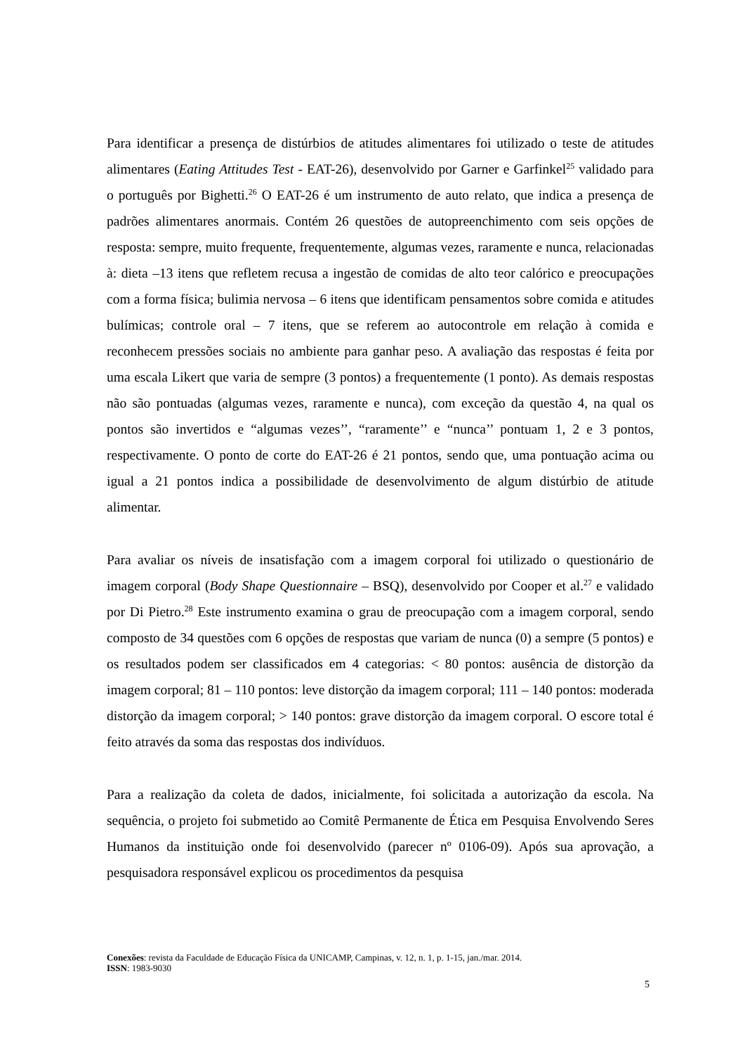Para identificar a presença de distúrbios de atitudes alimentares foi utilizado o teste de atitudes alimentares (Eating Attitudes Test - EAT-26), desenvolvido por Garner e Garfinkel<sup>25</sup> validado para o português por Bighetti.<sup>26</sup> O EAT-26 é um instrumento de auto relato, que indica a presença de padrões alimentares anormais. Contém 26 questões de autopreenchimento com seis opções de resposta: sempre, muito frequente, frequentemente, algumas vezes, raramente e nunca, relacionadas à: dieta –13 itens que refletem recusa a ingestão de comidas de alto teor calórico e preocupações com a forma física; bulimia nervosa – 6 itens que identificam pensamentos sobre comida e atitudes bulímicas; controle oral – 7 itens, que se referem ao autocontrole em relação à comida e reconhecem pressões sociais no ambiente para ganhar peso. A avaliação das respostas é feita por uma escala Likert que varia de sempre (3 pontos) a frequentemente (1 ponto). As demais respostas não são pontuadas (algumas vezes, raramente e nunca), com exceção da questão 4, na qual os pontos são invertidos e “algumas vezes’’, “raramente’’ e “nunca’’ pontuam 1, 2 e 3 pontos, respectivamente. O ponto de corte do EAT-26 é 21 pontos, sendo que, uma pontuação acima ou igual a 21 pontos indica a possibilidade de desenvolvimento de algum distúrbio de atitude alimentar.
Para avaliar os níveis de insatisfação com a imagem corporal foi utilizado o questionário de imagem corporal (Body Shape Questionnaire – BSQ), desenvolvido por Cooper et al.<sup>27</sup> e validado por Di Pietro.<sup>28</sup> Este instrumento examina o grau de preocupação com a imagem corporal, sendo composto de 34 questões com 6 opções de respostas que variam de nunca (0) a sempre (5 pontos) e os resultados podem ser classificados em 4 categorias: < 80 pontos: ausência de distorção da imagem corporal; 81 – 110 pontos: leve distorção da imagem corporal; 111 – 140 pontos: moderada distorção da imagem corporal; > 140 pontos: grave distorção da imagem corporal. O escore total é feito através da soma das respostas dos indivíduos.
Para a realização da coleta de dados, inicialmente, foi solicitada a autorização da escola. Na sequência, o projeto foi submetido ao Comitê Permanente de Ética em Pesquisa Envolvendo Seres Humanos da instituição onde foi desenvolvido (parecer nº 0106-09). Após sua aprovação, a pesquisadora responsável explicou os procedimentos da pesquisa
Conexões: revista da Faculdade de Educação Física da UNICAMP, Campinas, v. 12, n. 1, p. 1-15, jan./mar. 2014.
ISSN: 1983-9030
5